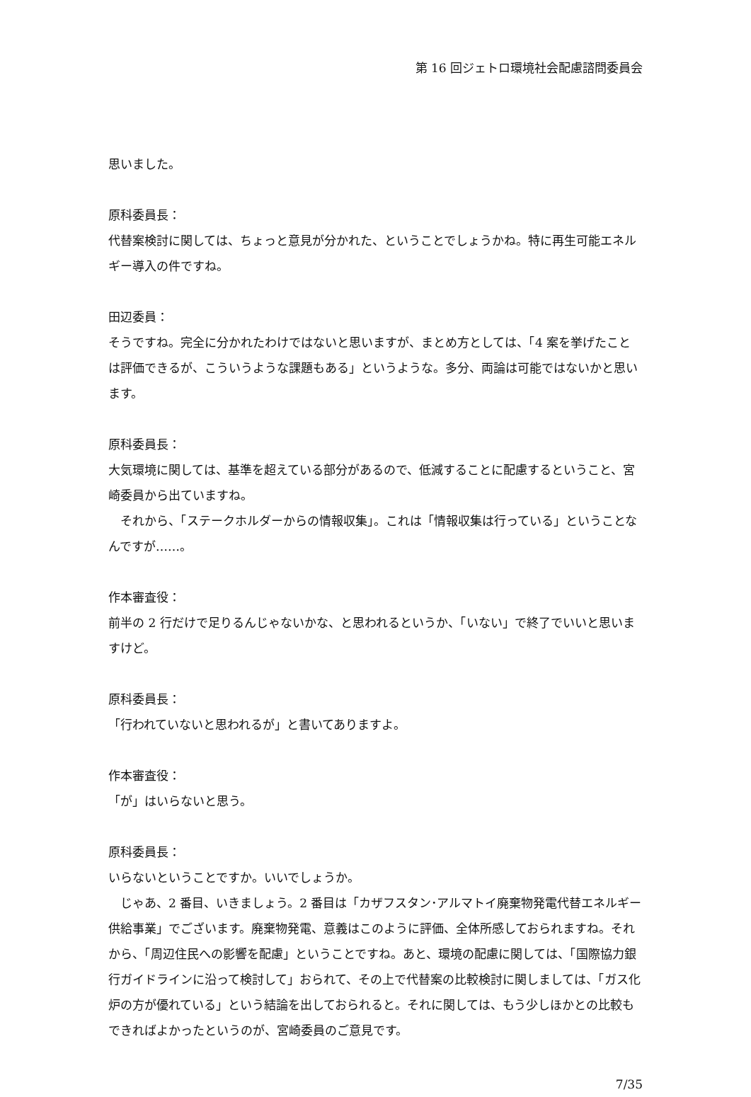第 16 回ジェトロ環境社会配慮諮問委員会
思いました。
原科委員長：
代替案検討に関しては、ちょっと意見が分かれた、ということでしょうかね。特に再生可能エネルギー導入の件ですね。
田辺委員：
そうですね。完全に分かれたわけではないと思いますが、まとめ方としては、「4 案を挙げたことは評価できるが、こういうような課題もある」というような。多分、両論は可能ではないかと思います。
原科委員長：
大気環境に関しては、基準を超えている部分があるので、低減することに配慮するということ、宮崎委員から出ていますね。
それから、「ステークホルダーからの情報収集」。これは「情報収集は行っている」ということなんですが……。
作本審査役：
前半の 2 行だけで足りるんじゃないかな、と思われるというか、「いない」で終了でいいと思いますけど。
原科委員長：
「行われていないと思われるが」と書いてありますよ。
作本審査役：
「が」はいらないと思う。
原科委員長：
いらないということですか。いいでしょうか。
じゃあ、2 番目、いきましょう。2 番目は「カザフスタン･アルマトイ廃棄物発電代替エネルギー供給事業」でございます。廃棄物発電、意義はこのように評価、全体所感しておられますね。それから、「周辺住民への影響を配慮」ということですね。あと、環境の配慮に関しては、「国際協力銀行ガイドラインに沿って検討して」おられて、その上で代替案の比較検討に関しましては、「ガス化炉の方が優れている」という結論を出しておられると。それに関しては、もう少しほかとの比較もできればよかったというのが、宮崎委員のご意見です。
7/35